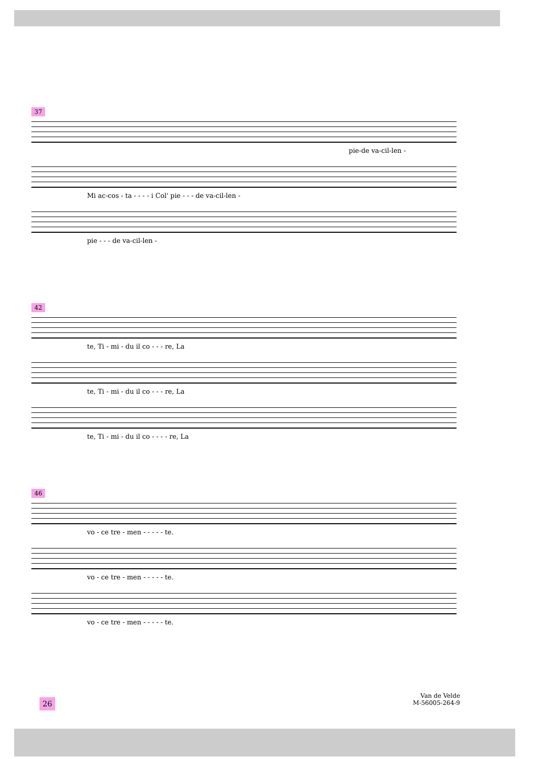37
pie-de va-cil-len -
Mi ac-cos - ta - - - - i Col' pie - - - de va-cil-len -
pie - - - de va-cil-len -
42
te, Ti - mi - du il co - - - re, La
te, Ti - mi - du il co - - - re, La
te, Ti - mi - du il co - - - - re, La
46
vo - ce tre - men - - - - - te.
vo - ce tre - men - - - - - te.
vo - ce tre - men - - - - - te.
26
Van de Velde
M-56005-264-9